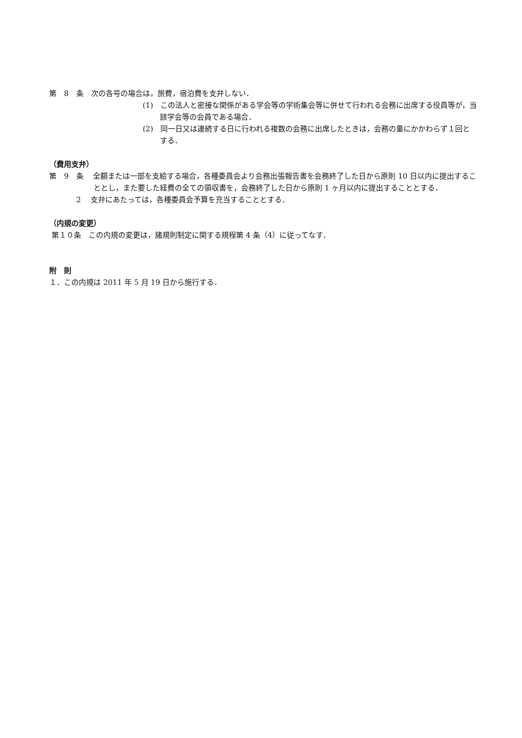第　8　条　次の各号の場合は，旅費，宿泊費を支弁しない．
(1)　この法人と密接な関係がある学会等の学術集会等に併せて行われる会務に出席する役員等が，当該学会等の会員である場合．
(2)　同一日又は連続する日に行われる複数の会務に出席したときは，会務の量にかかわらず１回とする．
（費用支弁）
第　9　条　 全額または一部を支給する場合，各種委員会より会務出張報告書を会務終了した日から原則 10 日以内に提出することとし，また要した経費の全ての領収書を，会務終了した日から原則 1 ヶ月以内に提出することとする．
2　 支弁にあたっては，各種委員会予算を充当することとする．
（内規の変更）
第１０条　この内規の変更は，諸規則制定に関する規程第 4 条（4）に従ってなす．
附　則
１．この内規は 2011 年 5 月 19 日から施行する．